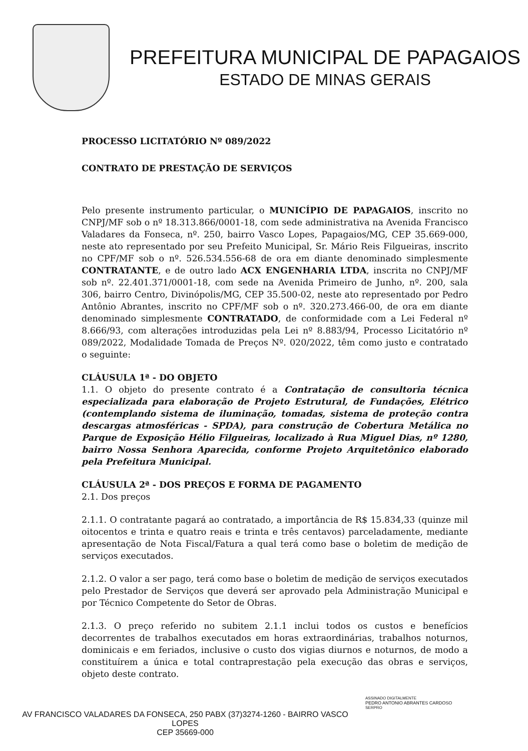PREFEITURA MUNICIPAL DE PAPAGAIOS
ESTADO DE MINAS GERAIS
PROCESSO LICITATÓRIO Nº 089/2022
CONTRATO DE PRESTAÇÃO DE SERVIÇOS
Pelo presente instrumento particular, o MUNICÍPIO DE PAPAGAIOS, inscrito no CNPJ/MF sob o nº 18.313.866/0001-18, com sede administrativa na Avenida Francisco Valadares da Fonseca, nº. 250, bairro Vasco Lopes, Papagaios/MG, CEP 35.669-000, neste ato representado por seu Prefeito Municipal, Sr. Mário Reis Filgueiras, inscrito no CPF/MF sob o nº. 526.534.556-68 de ora em diante denominado simplesmente CONTRATANTE, e de outro lado ACX ENGENHARIA LTDA, inscrita no CNPJ/MF sob nº. 22.401.371/0001-18, com sede na Avenida Primeiro de Junho, nº. 200, sala 306, bairro Centro, Divinópolis/MG, CEP 35.500-02, neste ato representado por Pedro Antônio Abrantes, inscrito no CPF/MF sob o nº. 320.273.466-00, de ora em diante denominado simplesmente CONTRATADO, de conformidade com a Lei Federal nº 8.666/93, com alterações introduzidas pela Lei nº 8.883/94, Processo Licitatório nº 089/2022, Modalidade Tomada de Preços Nº. 020/2022, têm como justo e contratado o seguinte:
CLÁUSULA 1ª - DO OBJETO
1.1. O objeto do presente contrato é a Contratação de consultoria técnica especializada para elaboração de Projeto Estrutural, de Fundações, Elétrico (contemplando sistema de iluminação, tomadas, sistema de proteção contra descargas atmosféricas - SPDA), para construção de Cobertura Metálica no Parque de Exposição Hélio Filgueiras, localizado à Rua Miguel Dias, nº 1280, bairro Nossa Senhora Aparecida, conforme Projeto Arquitetônico elaborado pela Prefeitura Municipal.
CLÁUSULA 2ª - DOS PREÇOS E FORMA DE PAGAMENTO
2.1. Dos preços
2.1.1. O contratante pagará ao contratado, a importância de R$ 15.834,33 (quinze mil oitocentos e trinta e quatro reais e trinta e três centavos) parceladamente, mediante apresentação de Nota Fiscal/Fatura a qual terá como base o boletim de medição de serviços executados.
2.1.2. O valor a ser pago, terá como base o boletim de medição de serviços executados pelo Prestador de Serviços que deverá ser aprovado pela Administração Municipal e por Técnico Competente do Setor de Obras.
2.1.3. O preço referido no subitem 2.1.1 inclui todos os custos e benefícios decorrentes de trabalhos executados em horas extraordinárias, trabalhos noturnos, dominicais e em feriados, inclusive o custo dos vigias diurnos e noturnos, de modo a constituírem a única e total contraprestação pela execução das obras e serviços, objeto deste contrato.
AV FRANCISCO VALADARES DA FONSECA, 250 PABX (37)3274-1260 - BAIRRO VASCO
LOPES
CEP 35669-000
ASSINADO DIGITALMENTE
PEDRO ANTONIO ABRANTES CARDOSO
SERPRO